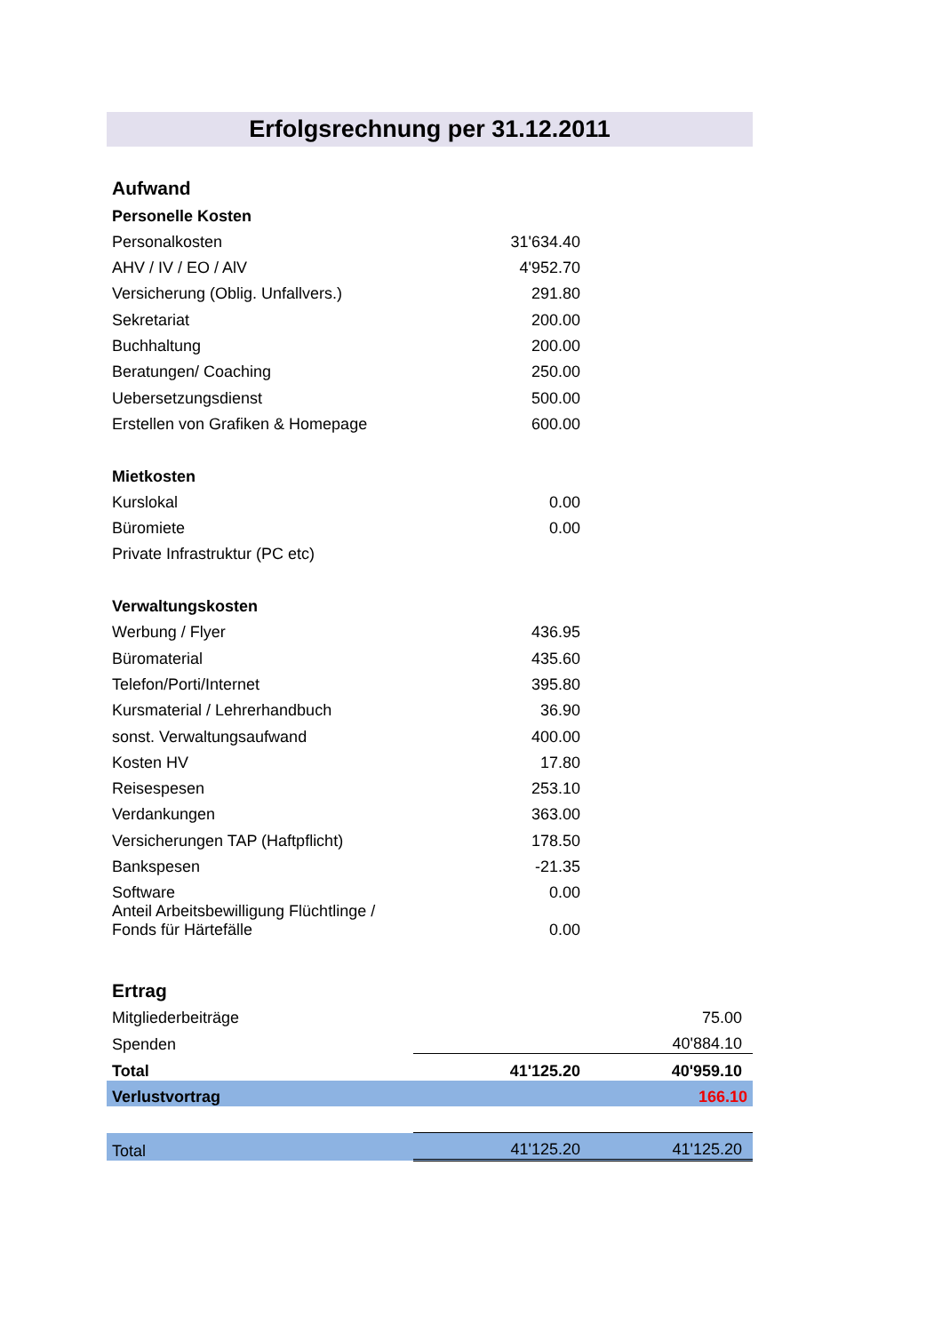Erfolgsrechnung per 31.12.2011
| Aufwand | | |
| Personelle Kosten | | |
| Personalkosten | 31'634.40 | |
| AHV / IV / EO / AlV | 4'952.70 | |
| Versicherung (Oblig. Unfallvers.) | 291.80 | |
| Sekretariat | 200.00 | |
| Buchhaltung | 200.00 | |
| Beratungen/ Coaching | 250.00 | |
| Uebersetzungsdienst | 500.00 | |
| Erstellen von Grafiken & Homepage | 600.00 | |
| Mietkosten | | |
| Kurslokal | 0.00 | |
| Büromiete | 0.00 | |
| Private Infrastruktur (PC etc) | | |
| Verwaltungskosten | | |
| Werbung / Flyer | 436.95 | |
| Büromaterial | 435.60 | |
| Telefon/Porti/Internet | 395.80 | |
| Kursmaterial / Lehrerhandbuch | 36.90 | |
| sonst. Verwaltungsaufwand | 400.00 | |
| Kosten HV | 17.80 | |
| Reisespesen | 253.10 | |
| Verdankungen | 363.00 | |
| Versicherungen TAP (Haftpflicht) | 178.50 | |
| Bankspesen | -21.35 | |
| Software | 0.00 | |
| Anteil Arbeitsbewilligung Flüchtlinge / Fonds für Härtefälle | 0.00 | |
| Ertrag | | |
| Mitgliederbeiträge | | 75.00 |
| Spenden | | 40'884.10 |
| Total | 41'125.20 | 40'959.10 |
| Verlustvortrag | | 166.10 |
| Total | 41'125.20 | 41'125.20 |